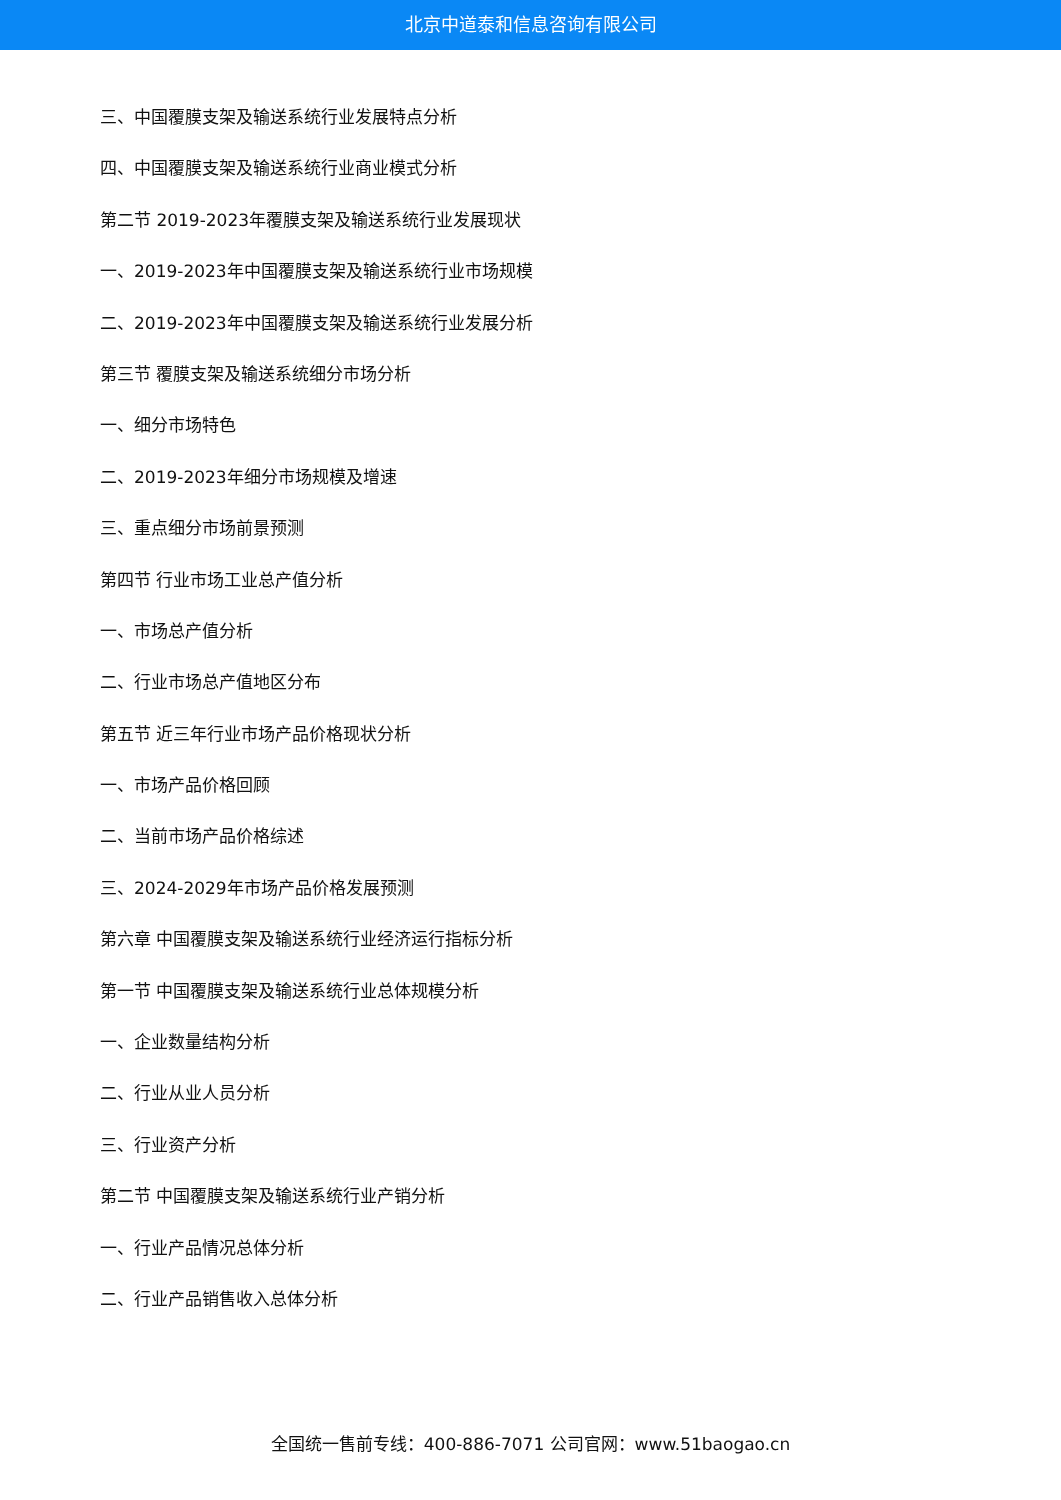北京中道泰和信息咨询有限公司
三、中国覆膜支架及输送系统行业发展特点分析
四、中国覆膜支架及输送系统行业商业模式分析
第二节 2019-2023年覆膜支架及输送系统行业发展现状
一、2019-2023年中国覆膜支架及输送系统行业市场规模
二、2019-2023年中国覆膜支架及输送系统行业发展分析
第三节 覆膜支架及输送系统细分市场分析
一、细分市场特色
二、2019-2023年细分市场规模及增速
三、重点细分市场前景预测
第四节 行业市场工业总产值分析
一、市场总产值分析
二、行业市场总产值地区分布
第五节 近三年行业市场产品价格现状分析
一、市场产品价格回顾
二、当前市场产品价格综述
三、2024-2029年市场产品价格发展预测
第六章 中国覆膜支架及输送系统行业经济运行指标分析
第一节 中国覆膜支架及输送系统行业总体规模分析
一、企业数量结构分析
二、行业从业人员分析
三、行业资产分析
第二节 中国覆膜支架及输送系统行业产销分析
一、行业产品情况总体分析
二、行业产品销售收入总体分析
全国统一售前专线：400-886-7071 公司官网：www.51baogao.cn